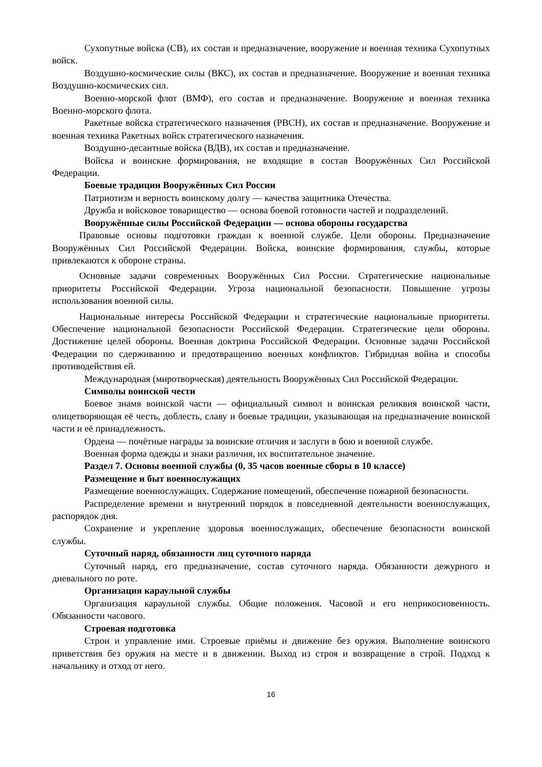Сухопутные войска (СВ), их состав и предназначение, вооружение и военная техника Сухопутных войск.
Воздушно-космические силы (ВКС), их состав и предназначение. Вооружение и военная техника Воздушно-космических сил.
Военно-морской флот (ВМФ), его состав и предназначение. Вооружение и военная техника Военно-морского флота.
Ракетные войска стратегического назначения (РВСН), их состав и предназначение. Вооружение и военная техника Ракетных войск стратегического назначения.
Воздушно-десантные войска (ВДВ), их состав и предназначение.
Войска и воинские формирования, не входящие в состав Вооружённых Сил Российской Федерации.
Боевые традиции Вооружённых Сил России
Патриотизм и верность воинскому долгу — качества защитника Отечества.
Дружба и войсковое товарищество — основа боевой готовности частей и подразделений.
Вооружённые силы Российской Федерации — основа обороны государства
Правовые основы подготовки граждан к военной службе. Цели обороны. Предназначение Вооружённых Сил Российской Федерации. Войска, воинские формирования, службы, которые привлекаются к обороне страны.
Основные задачи современных Вооружённых Сил России. Стратегические национальные приоритеты Российской Федерации. Угроза национальной безопасности. Повышение угрозы использования военной силы.
Национальные интересы Российской Федерации и стратегические национальные приоритеты. Обеспечение национальной безопасности Российской Федерации. Стратегические цели обороны. Достижение целей обороны. Военная доктрина Российской Федерации. Основные задачи Российской Федерации по сдерживанию и предотвращению военных конфликтов. Гибридная война и способы противодействия ей.
Международная (миротворческая) деятельность Вооружённых Сил Российской Федерации.
Символы воинской чести
Боевое знамя воинской части — официальный символ и воинская реликвия воинской части, олицетворяющая её честь, доблесть, славу и боевые традиции, указывающая на предназначение воинской части и её принадлежность.
Ордена — почётные награды за воинские отличия и заслуги в бою и военной службе.
Военная форма одежды и знаки различия, их воспитательное значение.
Раздел 7. Основы военной службы (0, 35 часов военные сборы в 10 классе)
Размещение и быт военнослужащих
Размещение военнослужащих. Содержание помещений, обеспечение пожарной безопасности.
Распределение времени и внутренний порядок в повседневной деятельности военнослужащих, распорядок дня.
Сохранение и укрепление здоровья военнослужащих, обеспечение безопасности воинской службы.
Суточный наряд, обязанности лиц суточного наряда
Суточный наряд, его предназначение, состав суточного наряда. Обязанности дежурного и дневального по роте.
Организация караульной службы
Организация караульной службы. Общие положения. Часовой и его неприкосновенность. Обязанности часового.
Строевая подготовка
Строи и управление ими. Строевые приёмы и движение без оружия. Выполнение воинского приветствия без оружия на месте и в движении. Выход из строя и возвращение в строй. Подход к начальнику и отход от него.
16